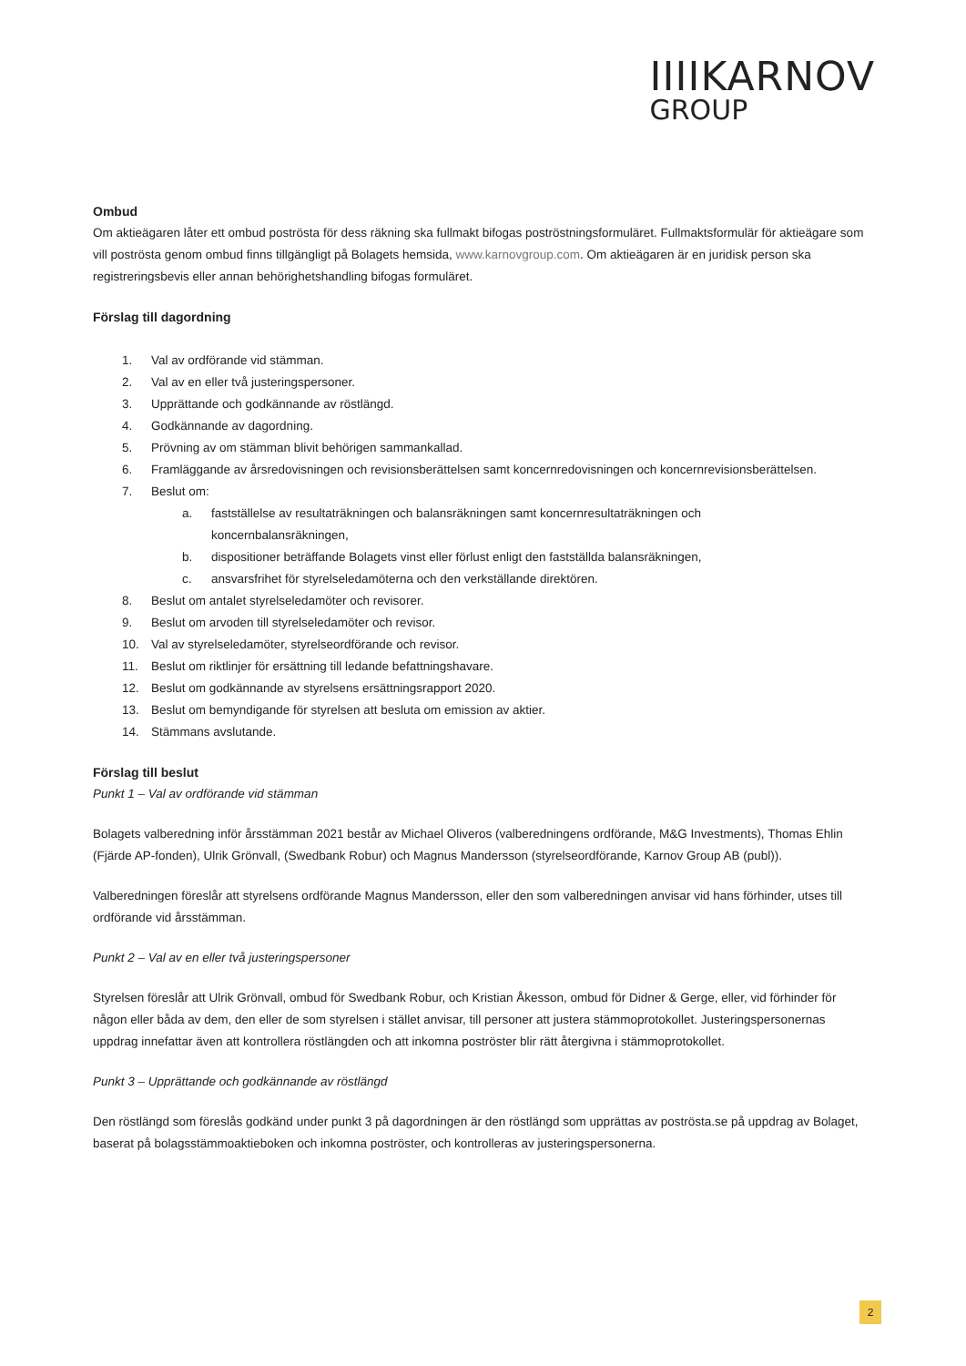IIIIKARNOV
GROUP
Ombud
Om aktieägaren låter ett ombud poströsta för dess räkning ska fullmakt bifogas poströstningsformuläret. Fullmaktsformulär för aktieägare som vill poströsta genom ombud finns tillgängligt på Bolagets hemsida, www.karnovgroup.com. Om aktieägaren är en juridisk person ska registreringsbevis eller annan behörighetshandling bifogas formuläret.
Förslag till dagordning
1. Val av ordförande vid stämman.
2. Val av en eller två justeringspersoner.
3. Upprättande och godkännande av röstlängd.
4. Godkännande av dagordning.
5. Prövning av om stämman blivit behörigen sammankallad.
6. Framläggande av årsredovisningen och revisionsberättelsen samt koncernredovisningen och koncernrevisionsberättelsen.
7. Beslut om:
a. fastställelse av resultaträkningen och balansräkningen samt koncernresultaträkningen och
koncernbalansräkningen,
b. dispositioner beträffande Bolagets vinst eller förlust enligt den fastställda balansräkningen,
c. ansvarsfrihet för styrelseledamöterna och den verkställande direktören.
8. Beslut om antalet styrelseledamöter och revisorer.
9. Beslut om arvoden till styrelseledamöter och revisor.
10. Val av styrelseledamöter, styrelseordförande och revisor.
11. Beslut om riktlinjer för ersättning till ledande befattningshavare.
12. Beslut om godkännande av styrelsens ersättningsrapport 2020.
13. Beslut om bemyndigande för styrelsen att besluta om emission av aktier.
14. Stämmans avslutande.
Förslag till beslut
Punkt 1 – Val av ordförande vid stämman
Bolagets valberedning inför årsstämman 2021 består av Michael Oliveros (valberedningens ordförande, M&G Investments), Thomas Ehlin (Fjärde AP-fonden), Ulrik Grönvall, (Swedbank Robur) och Magnus Mandersson (styrelseordförande, Karnov Group AB (publ)).
Valberedningen föreslår att styrelsens ordförande Magnus Mandersson, eller den som valberedningen anvisar vid hans förhinder, utses till ordförande vid årsstämman.
Punkt 2 – Val av en eller två justeringspersoner
Styrelsen föreslår att Ulrik Grönvall, ombud för Swedbank Robur, och Kristian Åkesson, ombud för Didner & Gerge, eller, vid förhinder för någon eller båda av dem, den eller de som styrelsen i stället anvisar, till personer att justera stämmoprotokollet. Justeringspersonernas uppdrag innefattar även att kontrollera röstlängden och att inkomna poströster blir rätt återgivna i stämmoprotokollet.
Punkt 3 – Upprättande och godkännande av röstlängd
Den röstlängd som föreslås godkänd under punkt 3 på dagordningen är den röstlängd som upprättas av poströsta.se på uppdrag av Bolaget, baserat på bolagsstämmoaktieboken och inkomna poströster, och kontrolleras av justeringspersonerna.
2